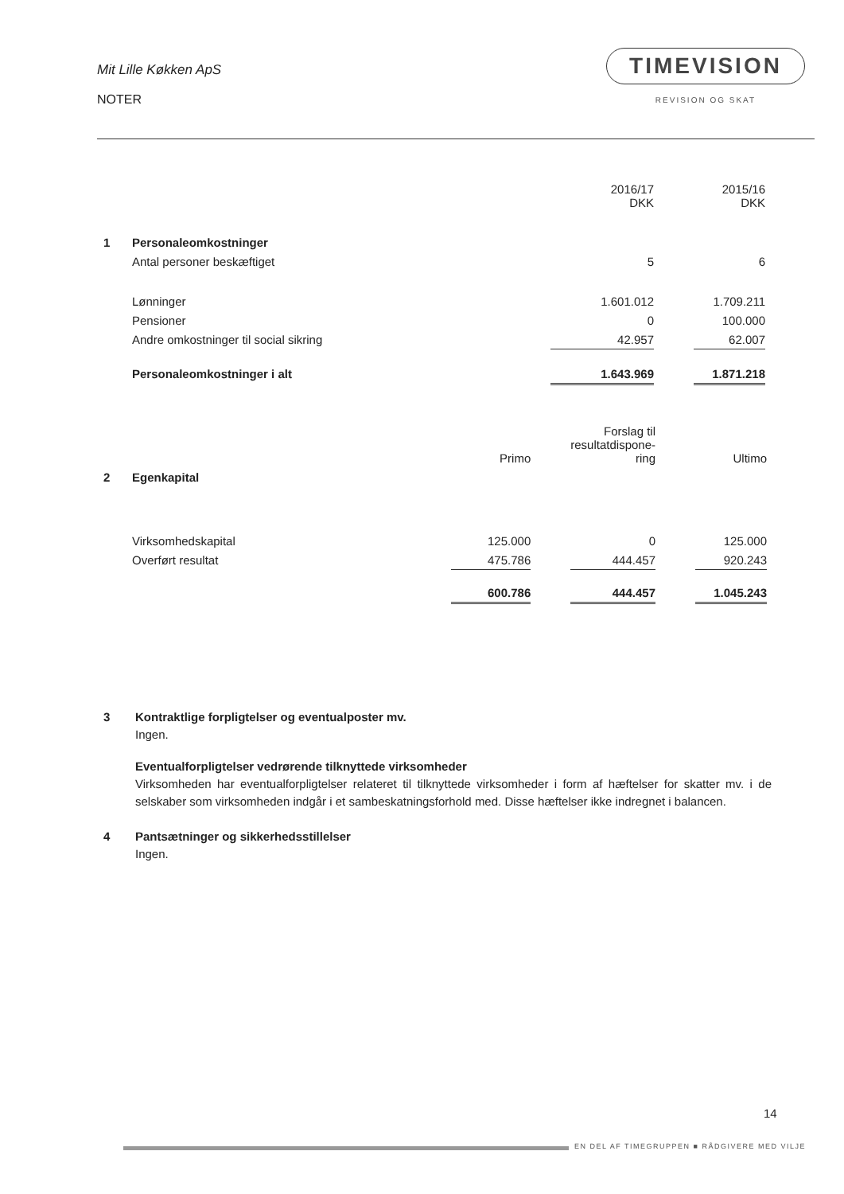Mit Lille Køkken ApS
NOTER
TIMEVISION
REVISION OG SKAT
| | | 2016/17 DKK | | 2015/16 DKK |
| 1 | Personaleomkostninger | | | |
| | Antal personer beskæftiget | 5 | | 6 |
| | Lønninger | 1.601.012 | | 1.709.211 |
| | Pensioner | 0 | | 100.000 |
| | Andre omkostninger til social sikring | 42.957 | | 62.007 |
| | Personaleomkostninger i alt | 1.643.969 | | 1.871.218 |
| | | Primo | | Forslag til resultatdispone- ring | | Ultimo |
| 2 | Egenkapital | | | | | |
| | Virksomhedskapital | 125.000 | | 0 | | 125.000 |
| | Overført resultat | 475.786 | | 444.457 | | 920.243 |
| | | 600.786 | | 444.457 | | 1.045.243 |
3 Kontraktlige forpligtelser og eventualposter mv.
Ingen.
Eventualforpligtelser vedrørende tilknyttede virksomheder
Virksomheden har eventualforpligtelser relateret til tilknyttede virksomheder i form af hæftelser for skatter mv. i de selskaber som virksomheden indgår i et sambeskatningsforhold med. Disse hæftelser ikke indregnet i balancen.
4 Pantsætninger og sikkerhedsstillelser
Ingen.
14
EN DEL AF TIMEGRUPPEN ■ RÅDGIVERE MED VILJE